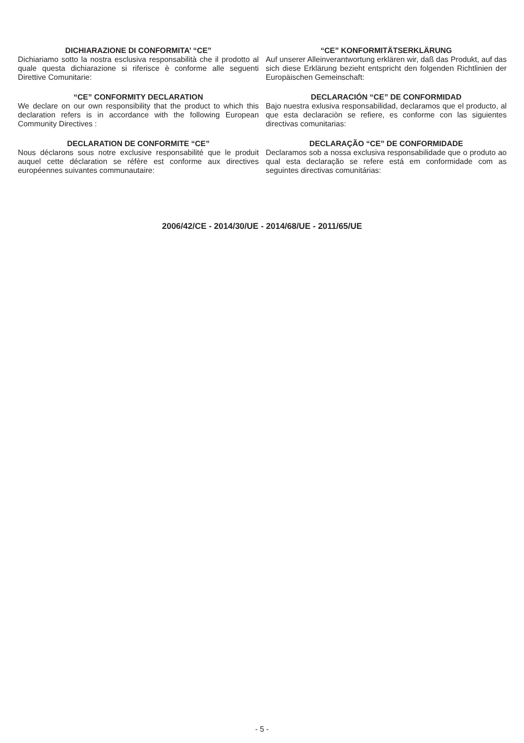DICHIARAZIONE DI CONFORMITA’ “CE”
Dichiariamo sotto la nostra esclusiva responsabilità che il prodotto al quale questa dichiarazione si riferisce è conforme alle seguenti Direttive Comunitarie:
“CE” CONFORMITY DECLARATION
We declare on our own responsibility that the product to which this declaration refers is in accordance with the following European Community Directives :
DECLARATION DE CONFORMITE “CE”
Nous déclarons sous notre exclusive responsabilité que le produit auquel cette déclaration se réfère est conforme aux directives européennes suivantes communautaire:
“CE” KONFORMITÄTSERKLÄRUNG
Auf unserer Alleinverantwortung erklären wir, daß das Produkt, auf das sich diese Erklärung bezieht entspricht den folgenden Richtlinien der Europäischen Gemeinschaft:
DECLARACIÓN “CE” DE CONFORMIDAD
Bajo nuestra exlusiva responsabilidad, declaramos que el producto, al que esta declaraciòn se refiere, es conforme con las siguientes directivas comunitarias:
DECLARAÇÃO “CE” DE CONFORMIDADE
Declaramos sob a nossa exclusiva responsabilidade que o produto ao qual esta declaração se refere está em conformidade com as seguintes directivas comunitárias:
2006/42/CE - 2014/30/UE - 2014/68/UE - 2011/65/UE
- 5 -